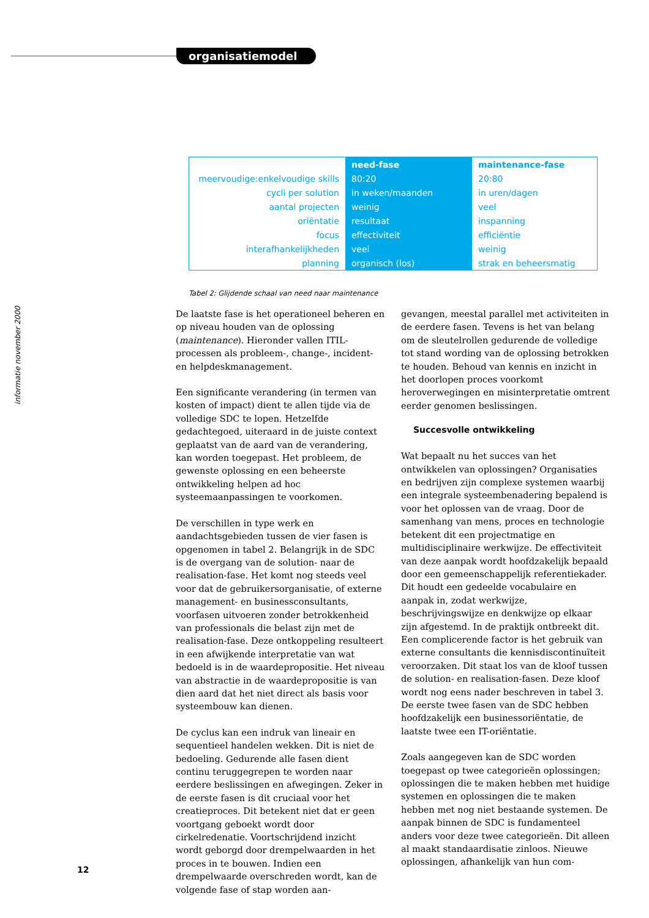organisatiemodel
informatie november 2000
| | need-fase | maintenance-fase |
| --- | --- | --- |
| meervoudige:enkelvoudige skills | 80:20 | 20:80 |
| cycli per solution | in weken/maanden | in uren/dagen |
| aantal projecten | weinig | veel |
| oriëntatie | resultaat | inspanning |
| focus | effectiviteit | efficiëntie |
| interafhankelijkheden | veel | weinig |
| planning | organisch (los) | strak en beheersmatig |
Tabel 2: Glijdende schaal van need naar maintenance
De laatste fase is het operationeel beheren en op niveau houden van de oplossing (maintenance). Hieronder vallen ITIL-processen als probleem-, change-, incident- en helpdeskmanagement.
Een significante verandering (in termen van kosten of impact) dient te allen tijde via de volledige SDC te lopen. Hetzelfde gedachtegoed, uiteraard in de juiste context geplaatst van de aard van de verandering, kan worden toegepast. Het probleem, de gewenste oplossing en een beheerste ontwikkeling helpen ad hoc systeemaanpassingen te voorkomen.
De verschillen in type werk en aandachtsgebieden tussen de vier fasen is opgenomen in tabel 2. Belangrijk in de SDC is de overgang van de solution- naar de realisation-fase. Het komt nog steeds veel voor dat de gebruikersorganisatie, of externe management- en businessconsultants, voorfasen uitvoeren zonder betrokkenheid van professionals die belast zijn met de realisation-fase. Deze ontkoppeling resulteert in een afwijkende interpretatie van wat bedoeld is in de waardepropositie. Het niveau van abstractie in de waardepropositie is van dien aard dat het niet direct als basis voor systeembouw kan dienen.
De cyclus kan een indruk van lineair en sequentieel handelen wekken. Dit is niet de bedoeling. Gedurende alle fasen dient continu teruggegrepen te worden naar eerdere beslissingen en afwegingen. Zeker in de eerste fasen is dit cruciaal voor het creatieproces. Dit betekent niet dat er geen voortgang geboekt wordt door cirkelredenatie. Voortschrijdend inzicht wordt geborgd door drempelwaarden in het proces in te bouwen. Indien een drempelwaarde overschreden wordt, kan de volgende fase of stap worden aan-
gevangen, meestal parallel met activiteiten in de eerdere fasen. Tevens is het van belang om de sleutelrollen gedurende de volledige tot stand wording van de oplossing betrokken te houden. Behoud van kennis en inzicht in het doorlopen proces voorkomt heroverwegingen en misinterpretatie omtrent eerder genomen beslissingen.
Succesvolle ontwikkeling
Wat bepaalt nu het succes van het ontwikkelen van oplossingen? Organisaties en bedrijven zijn complexe systemen waarbij een integrale systeembenadering bepalend is voor het oplossen van de vraag. Door de samenhang van mens, proces en technologie betekent dit een projectmatige en multidisciplinaire werkwijze. De effectiviteit van deze aanpak wordt hoofdzakelijk bepaald door een gemeenschappelijk referentiekader. Dit houdt een gedeelde vocabulaire en aanpak in, zodat werkwijze, beschrijvingswijze en denkwijze op elkaar zijn afgestemd. In de praktijk ontbreekt dit.
Een complicerende factor is het gebruik van externe consultants die kennisdiscontinuïteit veroorzaken. Dit staat los van de kloof tussen de solution- en realisation-fasen. Deze kloof wordt nog eens nader beschreven in tabel 3. De eerste twee fasen van de SDC hebben hoofdzakelijk een businessoriëntatie, de laatste twee een IT-oriëntatie.
Zoals aangegeven kan de SDC worden toegepast op twee categorieën oplossingen; oplossingen die te maken hebben met huidige systemen en oplossingen die te maken hebben met nog niet bestaande systemen. De aanpak binnen de SDC is fundamenteel anders voor deze twee categorieën. Dit alleen al maakt standaardisatie zinloos. Nieuwe oplossingen, afhankelijk van hun com-
12